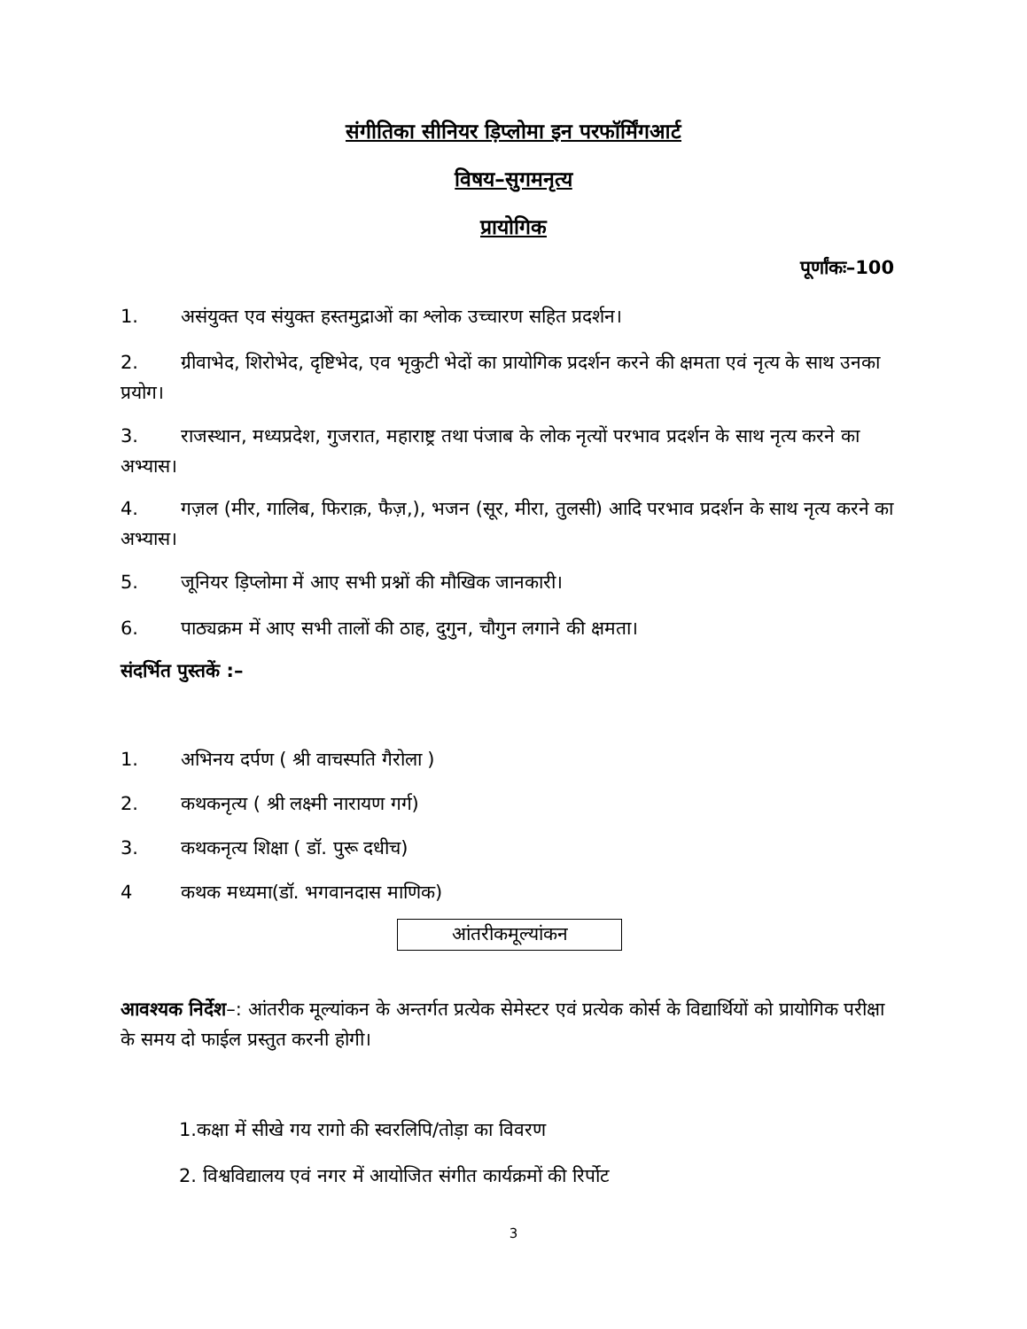संगीतिका सीनियर ड़िप्लोमा इन परफॉर्मिंगआर्ट
विषय–सुगमनृत्य
प्रायोगिक
पूर्णांकः–100
1. असंयुक्त एव संयुक्त हस्तमुद्राओं का श्लोक उच्चारण सहित प्रदर्शन।
2. ग्रीवाभेद, शिरोभेद, दृष्टिभेद, एव भृकुटी भेदों का प्रायोगिक प्रदर्शन करने की क्षमता एवं नृत्य के साथ उनका प्रयोग।
3. राजस्थान, मध्यप्रदेश, गुजरात, महाराष्ट्र तथा पंजाब के लोक नृत्यों परभाव प्रदर्शन के साथ नृत्य करने का अभ्यास।
4. गज़ल (मीर, गालिब, फिराक़, फैज़,), भजन (सूर, मीरा, तुलसी) आदि परभाव प्रदर्शन के साथ नृत्य करने का अभ्यास।
5. जूनियर ड़िप्लोमा में आए सभी प्रश्नों की मौखिक जानकारी।
6. पाठ्यक्रम में आए सभी तालों की ठाह, दुगुन, चौगुन लगाने की क्षमता।
संदर्भित पुस्तकें :–
1. अभिनय दर्पण ( श्री वाचस्पति गैरोला )
2. कथकनृत्य ( श्री लक्ष्मी नारायण गर्ग)
3. कथकनृत्य शिक्षा ( डॉ. पुरू दधीच)
4 कथक मध्यमा(डॉ. भगवानदास माणिक)
आंतरीकमूल्यांकन
आवश्यक निर्देश–: आंतरीक मूल्यांकन के अन्तर्गत प्रत्येक सेमेस्टर एवं प्रत्येक कोर्स के विद्यार्थियों को प्रायोगिक परीक्षा के समय दो फाईल प्रस्तुत करनी होगी।
1.कक्षा में सीखे गय रागो की स्वरलिपि/तोड़ा का विवरण
2. विश्वविद्यालय एवं नगर में आयोजित संगीत कार्यक्रमों की रिर्पोट
3